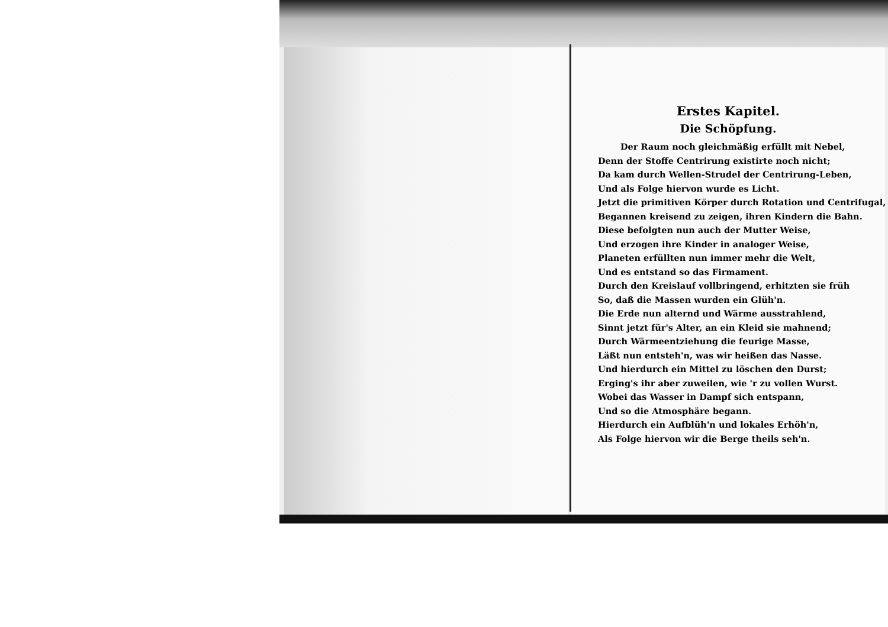Erstes Kapitel.
Die Schöpfung.
Der Raum noch gleichmäßig erfüllt mit Nebel,
Denn der Stoffe Centrirung existirte noch nicht;
Da kam durch Wellen-Strudel der Centrirung-Leben,
Und als Folge hiervon wurde es Licht.
Jetzt die primitiven Körper durch Rotation und Centrifugal,
Begannen kreisend zu zeigen, ihren Kindern die Bahn.
Diese befolgten nun auch der Mutter Weise,
Und erzogen ihre Kinder in analoger Weise,
Planeten erfüllten nun immer mehr die Welt,
Und es entstand so das Firmament.
Durch den Kreislauf vollbringend, erhitzten sie früh
So, daß die Massen wurden ein Glüh'n.
Die Erde nun alternd und Wärme ausstrahlend,
Sinnt jetzt für's Alter, an ein Kleid sie mahnend;
Durch Wärmeentziehung die feurige Masse,
Läßt nun entsteh'n, was wir heißen das Nasse.
Und hierdurch ein Mittel zu löschen den Durst;
Erging's ihr aber zuweilen, wie 'r zu vollen Wurst.
Wobei das Wasser in Dampf sich entspann,
Und so die Atmosphäre begann.
Hierdurch ein Aufblüh'n und lokales Erhöh'n,
Als Folge hiervon wir die Berge theils seh'n.